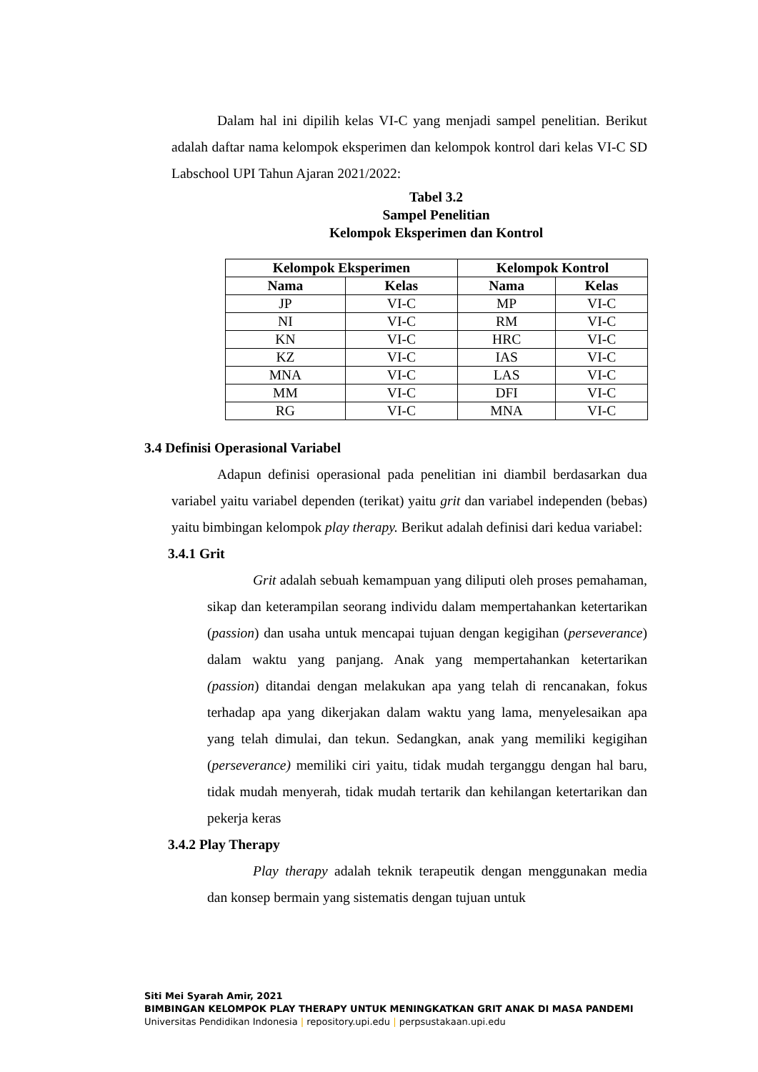Dalam hal ini dipilih kelas VI-C yang menjadi sampel penelitian. Berikut adalah daftar nama kelompok eksperimen dan kelompok kontrol dari kelas VI-C SD Labschool UPI Tahun Ajaran 2021/2022:
Tabel 3.2
Sampel Penelitian
Kelompok Eksperimen dan Kontrol
| Kelompok Eksperimen | | Kelompok Kontrol | |
| --- | --- | --- | --- |
| Nama | Kelas | Nama | Kelas |
| JP | VI-C | MP | VI-C |
| NI | VI-C | RM | VI-C |
| KN | VI-C | HRC | VI-C |
| KZ | VI-C | IAS | VI-C |
| MNA | VI-C | LAS | VI-C |
| MM | VI-C | DFI | VI-C |
| RG | VI-C | MNA | VI-C |
3.4 Definisi Operasional Variabel
Adapun definisi operasional pada penelitian ini diambil berdasarkan dua variabel yaitu variabel dependen (terikat) yaitu grit dan variabel independen (bebas) yaitu bimbingan kelompok play therapy. Berikut adalah definisi dari kedua variabel:
3.4.1 Grit
Grit adalah sebuah kemampuan yang diliputi oleh proses pemahaman, sikap dan keterampilan seorang individu dalam mempertahankan ketertarikan (passion) dan usaha untuk mencapai tujuan dengan kegigihan (perseverance) dalam waktu yang panjang. Anak yang mempertahankan ketertarikan (passion) ditandai dengan melakukan apa yang telah di rencanakan, fokus terhadap apa yang dikerjakan dalam waktu yang lama, menyelesaikan apa yang telah dimulai, dan tekun. Sedangkan, anak yang memiliki kegigihan (perseverance) memiliki ciri yaitu, tidak mudah terganggu dengan hal baru, tidak mudah menyerah, tidak mudah tertarik dan kehilangan ketertarikan dan pekerja keras
3.4.2 Play Therapy
Play therapy adalah teknik terapeutik dengan menggunakan media dan konsep bermain yang sistematis dengan tujuan untuk
Siti Mei Syarah Amir, 2021
BIMBINGAN KELOMPOK PLAY THERAPY UNTUK MENINGKATKAN GRIT ANAK DI MASA PANDEMI
Universitas Pendidikan Indonesia | repository.upi.edu | perpsustakaan.upi.edu